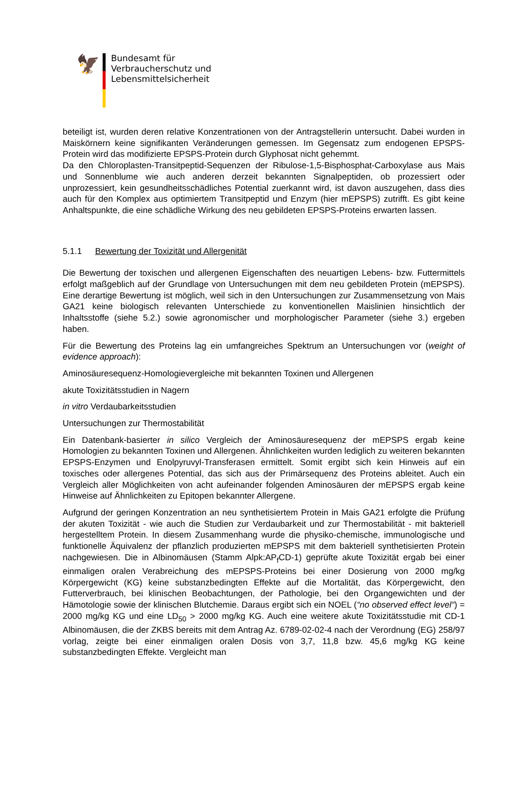🦅
Bundesamt für
Verbraucherschutz und
Lebensmittelsicherheit
beteiligt ist, wurden deren relative Konzentrationen von der Antragstellerin untersucht. Dabei wurden in Maiskörnern keine signifikanten Veränderungen gemessen. Im Gegensatz zum endogenen EPSPS-Protein wird das modifizierte EPSPS-Protein durch Glyphosat nicht gehemmt.
Da den Chloroplasten-Transitpeptid-Sequenzen der Ribulose-1,5-Bisphosphat-Carboxylase aus Mais und Sonnenblume wie auch anderen derzeit bekannten Signalpeptiden, ob prozessiert oder unprozessiert, kein gesundheitsschädliches Potential zuerkannt wird, ist davon auszugehen, dass dies auch für den Komplex aus optimiertem Transitpeptid und Enzym (hier mEPSPS) zutrifft. Es gibt keine Anhaltspunkte, die eine schädliche Wirkung des neu gebildeten EPSPS-Proteins erwarten lassen.
5.1.1 Bewertung der Toxizität und Allergenität
Die Bewertung der toxischen und allergenen Eigenschaften des neuartigen Lebens- bzw. Futtermittels erfolgt maßgeblich auf der Grundlage von Untersuchungen mit dem neu gebildeten Protein (mEPSPS). Eine derartige Bewertung ist möglich, weil sich in den Untersuchungen zur Zusammensetzung von Mais GA21 keine biologisch relevanten Unterschiede zu konventionellen Maislinien hinsichtlich der Inhaltsstoffe (siehe 5.2.) sowie agronomischer und morphologischer Parameter (siehe 3.) ergeben haben.
Für die Bewertung des Proteins lag ein umfangreiches Spektrum an Untersuchungen vor (weight of evidence approach):
Aminosäuresequenz-Homologievergleiche mit bekannten Toxinen und Allergenen
akute Toxizitätsstudien in Nagern
in vitro Verdaubarkeitsstudien
Untersuchungen zur Thermostabilität
Ein Datenbank-basierter in silico Vergleich der Aminosäuresequenz der mEPSPS ergab keine Homologien zu bekannten Toxinen und Allergenen. Ähnlichkeiten wurden lediglich zu weiteren bekannten EPSPS-Enzymen und Enolpyruvyl-Transferasen ermittelt. Somit ergibt sich kein Hinweis auf ein toxisches oder allergenes Potential, das sich aus der Primärsequenz des Proteins ableitet. Auch ein Vergleich aller Möglichkeiten von acht aufeinander folgenden Aminosäuren der mEPSPS ergab keine Hinweise auf Ähnlichkeiten zu Epitopen bekannter Allergene.
Aufgrund der geringen Konzentration an neu synthetisiertem Protein in Mais GA21 erfolgte die Prüfung der akuten Toxizität - wie auch die Studien zur Verdaubarkeit und zur Thermostabilität - mit bakteriell hergestelltem Protein. In diesem Zusammenhang wurde die physiko-chemische, immunologische und funktionelle Äquivalenz der pflanzlich produzierten mEPSPS mit dem bakteriell synthetisierten Protein nachgewiesen. Die in Albinomäusen (Stamm Alpk:AP<sub>f</sub>CD-1) geprüfte akute Toxizität ergab bei einer einmaligen oralen Verabreichung des mEPSPS-Proteins bei einer Dosierung von 2000 mg/kg Körpergewicht (KG) keine substanzbedingten Effekte auf die Mortalität, das Körpergewicht, den Futterverbrauch, bei klinischen Beobachtungen, der Pathologie, bei den Organgewichten und der Hämotologie sowie der klinischen Blutchemie. Daraus ergibt sich ein NOEL (“no observed effect level“) = 2000 mg/kg KG und eine LD<sub>50</sub> > 2000 mg/kg KG. Auch eine weitere akute Toxizitätsstudie mit CD-1 Albinomäusen, die der ZKBS bereits mit dem Antrag Az. 6789-02-02-4 nach der Verordnung (EG) 258/97 vorlag, zeigte bei einer einmaligen oralen Dosis von 3,7, 11,8 bzw. 45,6 mg/kg KG keine substanzbedingten Effekte. Vergleicht man